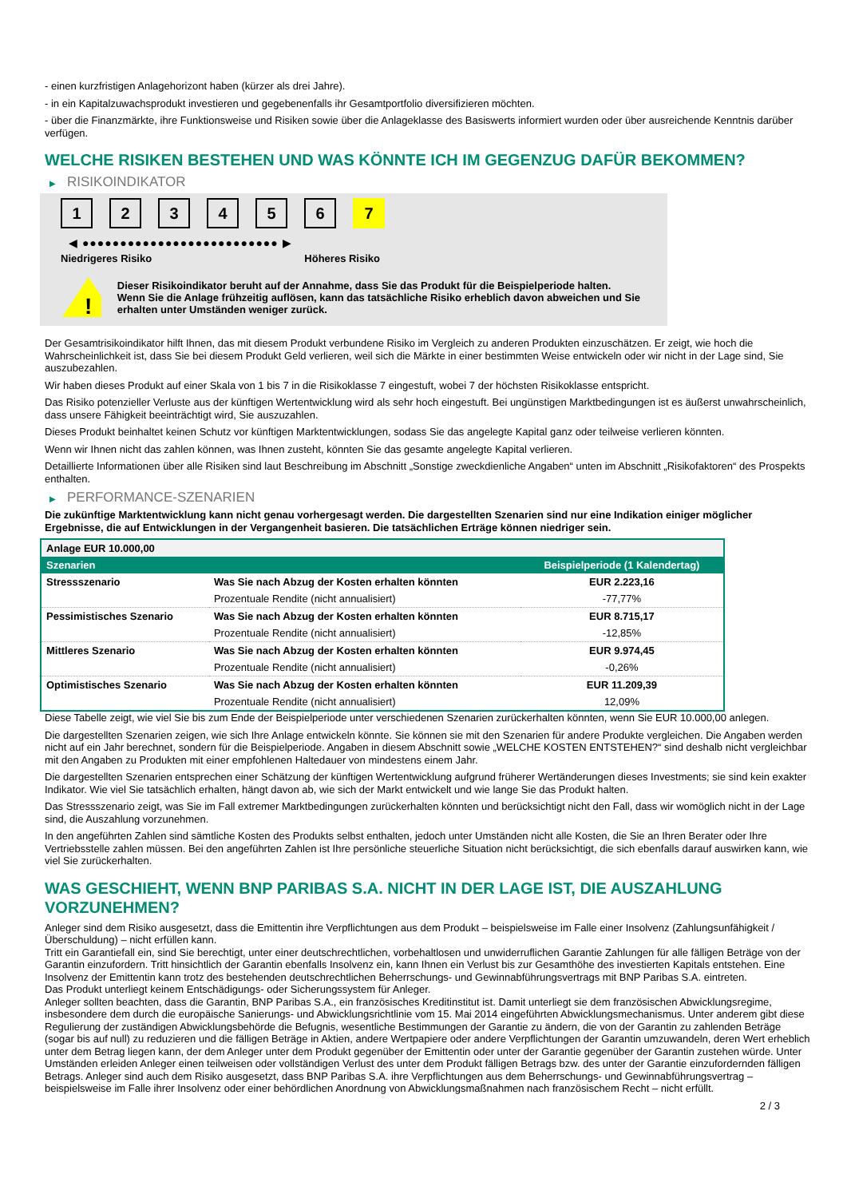- einen kurzfristigen Anlagehorizont haben (kürzer als drei Jahre).
- in ein Kapitalzuwachsprodukt investieren und gegebenenfalls ihr Gesamtportfolio diversifizieren möchten.
- über die Finanzmärkte, ihre Funktionsweise und Risiken sowie über die Anlageklasse des Basiswerts informiert wurden oder über ausreichende Kenntnis darüber verfügen.
WELCHE RISIKEN BESTEHEN UND WAS KÖNNTE ICH IM GEGENZUG DAFÜR BEKOMMEN?
▶ RISIKOINDIKATOR
1 2 3 4 5 6 7
◀ ●●●●●●●●●●●●●●●●●●●●●●●●●● ▶
Niedrigeres Risiko Höheres Risiko
!
Dieser Risikoindikator beruht auf der Annahme, dass Sie das Produkt für die Beispielperiode halten.
Wenn Sie die Anlage frühzeitig auflösen, kann das tatsächliche Risiko erheblich davon abweichen und Sie erhalten unter Umständen weniger zurück.
Der Gesamtrisikoindikator hilft Ihnen, das mit diesem Produkt verbundene Risiko im Vergleich zu anderen Produkten einzuschätzen. Er zeigt, wie hoch die Wahrscheinlichkeit ist, dass Sie bei diesem Produkt Geld verlieren, weil sich die Märkte in einer bestimmten Weise entwickeln oder wir nicht in der Lage sind, Sie auszubezahlen.
Wir haben dieses Produkt auf einer Skala von 1 bis 7 in die Risikoklasse 7 eingestuft, wobei 7 der höchsten Risikoklasse entspricht.
Das Risiko potenzieller Verluste aus der künftigen Wertentwicklung wird als sehr hoch eingestuft. Bei ungünstigen Marktbedingungen ist es äußerst unwahrscheinlich, dass unsere Fähigkeit beeinträchtigt wird, Sie auszuzahlen.
Dieses Produkt beinhaltet keinen Schutz vor künftigen Marktentwicklungen, sodass Sie das angelegte Kapital ganz oder teilweise verlieren könnten.
Wenn wir Ihnen nicht das zahlen können, was Ihnen zusteht, könnten Sie das gesamte angelegte Kapital verlieren.
Detaillierte Informationen über alle Risiken sind laut Beschreibung im Abschnitt „Sonstige zweckdienliche Angaben“ unten im Abschnitt „Risikofaktoren“ des Prospekts enthalten.
▶ PERFORMANCE-SZENARIEN
Die zukünftige Marktentwicklung kann nicht genau vorhergesagt werden. Die dargestellten Szenarien sind nur eine Indikation einiger möglicher Ergebnisse, die auf Entwicklungen in der Vergangenheit basieren. Die tatsächlichen Erträge können niedriger sein.
| Anlage EUR 10.000,00 | | |
| Szenarien | | Beispielperiode (1 Kalendertag) |
| Stressszenario | Was Sie nach Abzug der Kosten erhalten könnten | EUR 2.223,16 |
| | Prozentuale Rendite (nicht annualisiert) | -77,77% |
| Pessimistisches Szenario | Was Sie nach Abzug der Kosten erhalten könnten | EUR 8.715,17 |
| | Prozentuale Rendite (nicht annualisiert) | -12,85% |
| Mittleres Szenario | Was Sie nach Abzug der Kosten erhalten könnten | EUR 9.974,45 |
| | Prozentuale Rendite (nicht annualisiert) | -0,26% |
| Optimistisches Szenario | Was Sie nach Abzug der Kosten erhalten könnten | EUR 11.209,39 |
| | Prozentuale Rendite (nicht annualisiert) | 12,09% |
Diese Tabelle zeigt, wie viel Sie bis zum Ende der Beispielperiode unter verschiedenen Szenarien zurückerhalten könnten, wenn Sie EUR 10.000,00 anlegen.
Die dargestellten Szenarien zeigen, wie sich Ihre Anlage entwickeln könnte. Sie können sie mit den Szenarien für andere Produkte vergleichen. Die Angaben werden nicht auf ein Jahr berechnet, sondern für die Beispielperiode. Angaben in diesem Abschnitt sowie „WELCHE KOSTEN ENTSTEHEN?“ sind deshalb nicht vergleichbar mit den Angaben zu Produkten mit einer empfohlenen Haltedauer von mindestens einem Jahr.
Die dargestellten Szenarien entsprechen einer Schätzung der künftigen Wertentwicklung aufgrund früherer Wertänderungen dieses Investments; sie sind kein exakter Indikator. Wie viel Sie tatsächlich erhalten, hängt davon ab, wie sich der Markt entwickelt und wie lange Sie das Produkt halten.
Das Stressszenario zeigt, was Sie im Fall extremer Marktbedingungen zurückerhalten könnten und berücksichtigt nicht den Fall, dass wir womöglich nicht in der Lage sind, die Auszahlung vorzunehmen.
In den angeführten Zahlen sind sämtliche Kosten des Produkts selbst enthalten, jedoch unter Umständen nicht alle Kosten, die Sie an Ihren Berater oder Ihre Vertriebsstelle zahlen müssen. Bei den angeführten Zahlen ist Ihre persönliche steuerliche Situation nicht berücksichtigt, die sich ebenfalls darauf auswirken kann, wie viel Sie zurückerhalten.
WAS GESCHIEHT, WENN BNP PARIBAS S.A. NICHT IN DER LAGE IST, DIE AUSZAHLUNG VORZUNEHMEN?
Anleger sind dem Risiko ausgesetzt, dass die Emittentin ihre Verpflichtungen aus dem Produkt – beispielsweise im Falle einer Insolvenz (Zahlungsunfähigkeit / Überschuldung) – nicht erfüllen kann.
Tritt ein Garantiefall ein, sind Sie berechtigt, unter einer deutschrechtlichen, vorbehaltlosen und unwiderruflichen Garantie Zahlungen für alle fälligen Beträge von der Garantin einzufordern. Tritt hinsichtlich der Garantin ebenfalls Insolvenz ein, kann Ihnen ein Verlust bis zur Gesamthöhe des investierten Kapitals entstehen. Eine Insolvenz der Emittentin kann trotz des bestehenden deutschrechtlichen Beherrschungs- und Gewinnabführungsvertrags mit BNP Paribas S.A. eintreten.
Das Produkt unterliegt keinem Entschädigungs- oder Sicherungssystem für Anleger.
Anleger sollten beachten, dass die Garantin, BNP Paribas S.A., ein französisches Kreditinstitut ist. Damit unterliegt sie dem französischen Abwicklungsregime, insbesondere dem durch die europäische Sanierungs- und Abwicklungsrichtlinie vom 15. Mai 2014 eingeführten Abwicklungsmechanismus. Unter anderem gibt diese Regulierung der zuständigen Abwicklungsbehörde die Befugnis, wesentliche Bestimmungen der Garantie zu ändern, die von der Garantin zu zahlenden Beträge (sogar bis auf null) zu reduzieren und die fälligen Beträge in Aktien, andere Wertpapiere oder andere Verpflichtungen der Garantin umzuwandeln, deren Wert erheblich unter dem Betrag liegen kann, der dem Anleger unter dem Produkt gegenüber der Emittentin oder unter der Garantie gegenüber der Garantin zustehen würde. Unter Umständen erleiden Anleger einen teilweisen oder vollständigen Verlust des unter dem Produkt fälligen Betrags bzw. des unter der Garantie einzufordernden fälligen Betrags. Anleger sind auch dem Risiko ausgesetzt, dass BNP Paribas S.A. ihre Verpflichtungen aus dem Beherrschungs- und Gewinnabführungsvertrag – beispielsweise im Falle ihrer Insolvenz oder einer behördlichen Anordnung von Abwicklungsmaßnahmen nach französischem Recht – nicht erfüllt.
2 / 3